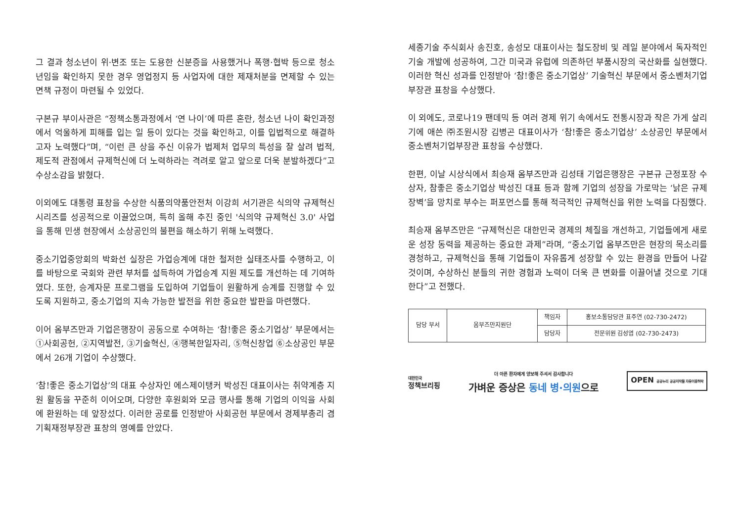그 결과 청소년이 위·변조 또는 도용한 신분증을 사용했거나 폭행·협박 등으로 청소년임을 확인하지 못한 경우 영업정지 등 사업자에 대한 제재처분을 면제할 수 있는 면책 규정이 마련될 수 있었다.
구본규 부이사관은 “정책소통과정에서 ‘연 나이’에 따른 혼란, 청소년 나이 확인과정에서 억울하게 피해를 입는 일 등이 있다는 것을 확인하고, 이를 입법적으로 해결하고자 노력했다”며, “이런 큰 상을 주신 이유가 법제처 업무의 특성을 잘 살려 법적, 제도적 관점에서 규제혁신에 더 노력하라는 격려로 알고 앞으로 더욱 분발하겠다”고 수상소감을 밝혔다.
이외에도 대통령 표창을 수상한 식품의약품안전처 이강희 서기관은 식의약 규제혁신 시리즈를 성공적으로 이끌었으며, 특히 올해 추진 중인 '식의약 규제혁신 3.0' 사업을 통해 민생 현장에서 소상공인의 불편을 해소하기 위해 노력했다.
중소기업중앙회의 박화선 실장은 가업승계에 대한 철저한 실태조사를 수행하고, 이를 바탕으로 국회와 관련 부처를 설득하여 가업승계 지원 제도를 개선하는 데 기여하였다. 또한, 승계자문 프로그램을 도입하여 기업들이 원활하게 승계를 진행할 수 있도록 지원하고, 중소기업의 지속 가능한 발전을 위한 중요한 발판을 마련했다.
이어 옴부즈만과 기업은행장이 공동으로 수여하는 ‘참!좋은 중소기업상’ 부문에서는 ①사회공헌, ②지역발전, ③기술혁신, ④행복한일자리, ⑤혁신창업 ⑥소상공인 부문에서 26개 기업이 수상했다.
‘참!좋은 중소기업상’의 대표 수상자인 에스제이탱커 박성진 대표이사는 취약계층 지원 활동을 꾸준히 이어오며, 다양한 후원회와 모금 행사를 통해 기업의 이익을 사회에 환원하는 데 앞장섰다. 이러한 공로를 인정받아 사회공헌 부문에서 경제부총리 겸 기획재정부장관 표창의 영예를 안았다.
세종기술 주식회사 송진호, 송성모 대표이사는 철도장비 및 레일 분야에서 독자적인 기술 개발에 성공하여, 그간 미국과 유럽에 의존하던 부품시장의 국산화를 실현했다. 이러한 혁신 성과를 인정받아 ‘참!좋은 중소기업상’ 기술혁신 부문에서 중소벤처기업부장관 표창을 수상했다.
이 외에도, 코로나19 팬데믹 등 여러 경제 위기 속에서도 전통시장과 작은 가게 살리기에 애쓴 ㈜조원시장 김병곤 대표이사가 ‘참!좋은 중소기업상’ 소상공인 부문에서 중소벤처기업부장관 표창을 수상했다.
한편, 이날 시상식에서 최승재 옴부즈만과 김성태 기업은행장은 구본규 근정포장 수상자, 참좋은 중소기업상 박성진 대표 등과 함께 기업의 성장을 가로막는 ‘낡은 규제장벽’을 망치로 부수는 퍼포먼스를 통해 적극적인 규제혁신을 위한 노력을 다짐했다.
최승재 옴부즈만은 “규제혁신은 대한민국 경제의 체질을 개선하고, 기업들에게 새로운 성장 동력을 제공하는 중요한 과제”라며, “중소기업 옴부즈만은 현장의 목소리를 경청하고, 규제혁신을 통해 기업들이 자유롭게 성장할 수 있는 환경을 만들어 나갈 것이며, 수상하신 분들의 귀한 경험과 노력이 더욱 큰 변화를 이끌어낼 것으로 기대한다”고 전했다.
| 담당 부서 | 옴부즈만지원단 | 책임자 | 홍보소통담당관 표주연 (02-730-2472) |
| | | 담당자 | 전문위원 김성엽 (02-730-2473) |
대한민국
정책브리핑
더 아픈 환자에게 양보해 주셔서 감사합니다
가벼운 증상은 동네 병·의원으로
OPEN 공공누리 공공저작물 자유이용허락